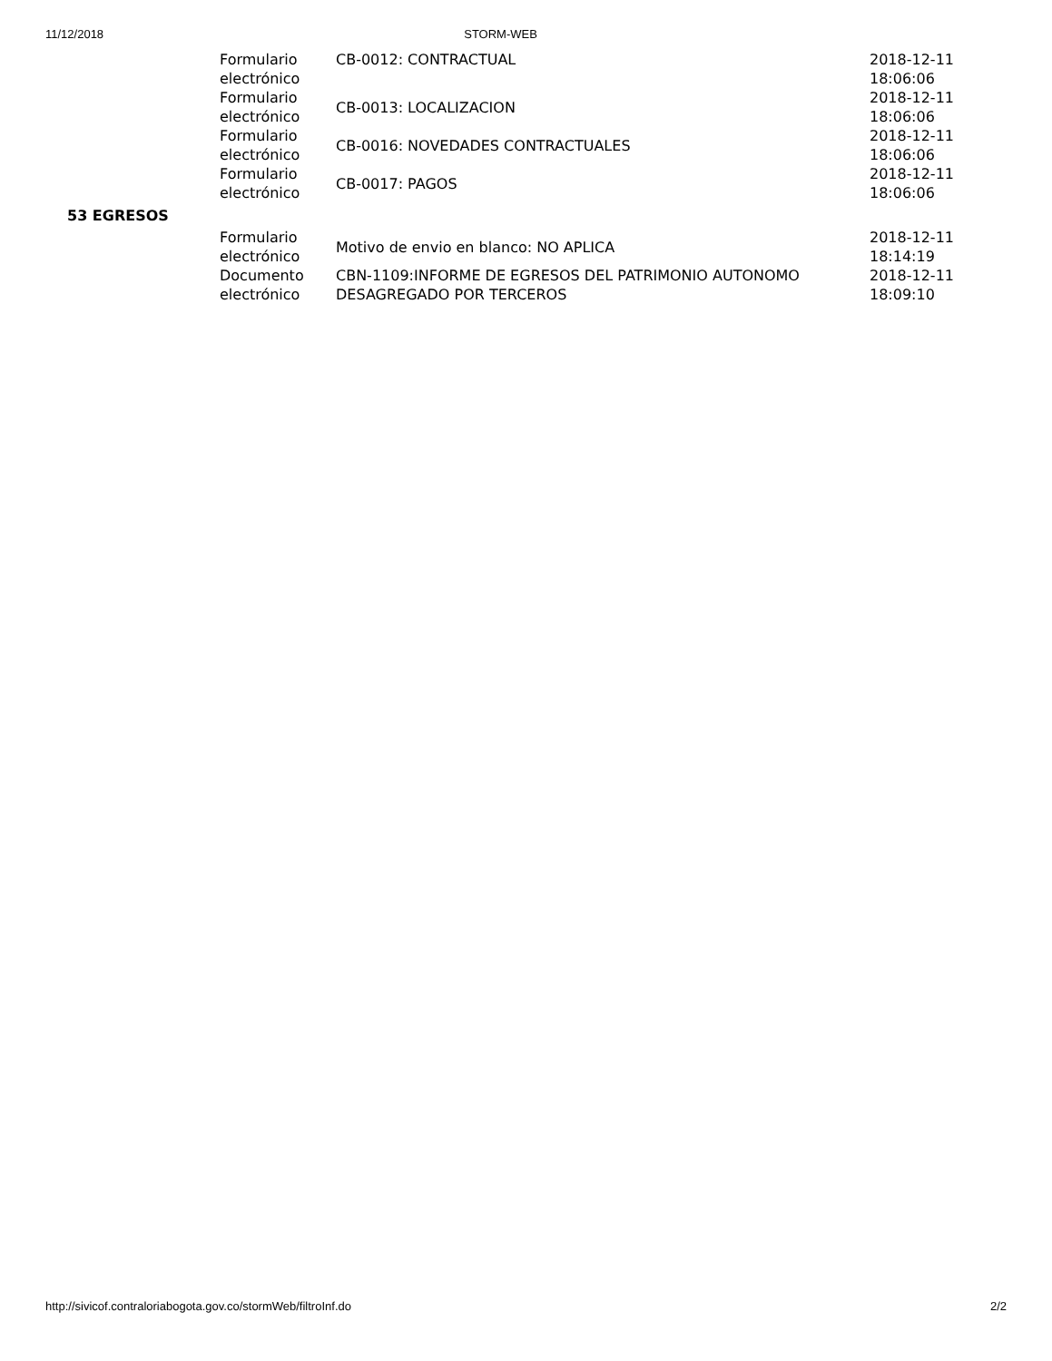11/12/2018 STORM-WEB
| | Formulario electrónico | CB-0012: CONTRACTUAL | 2018-12-11 18:06:06 |
| | Formulario electrónico | CB-0013: LOCALIZACION | 2018-12-11 18:06:06 |
| | Formulario electrónico | CB-0016: NOVEDADES CONTRACTUALES | 2018-12-11 18:06:06 |
| | Formulario electrónico | CB-0017: PAGOS | 2018-12-11 18:06:06 |
| 53 EGRESOS | | | |
| | Formulario electrónico | Motivo de envio en blanco: NO APLICA | 2018-12-11 18:14:19 |
| | Documento electrónico | CBN-1109:INFORME DE EGRESOS DEL PATRIMONIO AUTONOMO DESAGREGADO POR TERCEROS | 2018-12-11 18:09:10 |
http://sivicof.contraloriabogota.gov.co/stormWeb/filtroInf.do 2/2